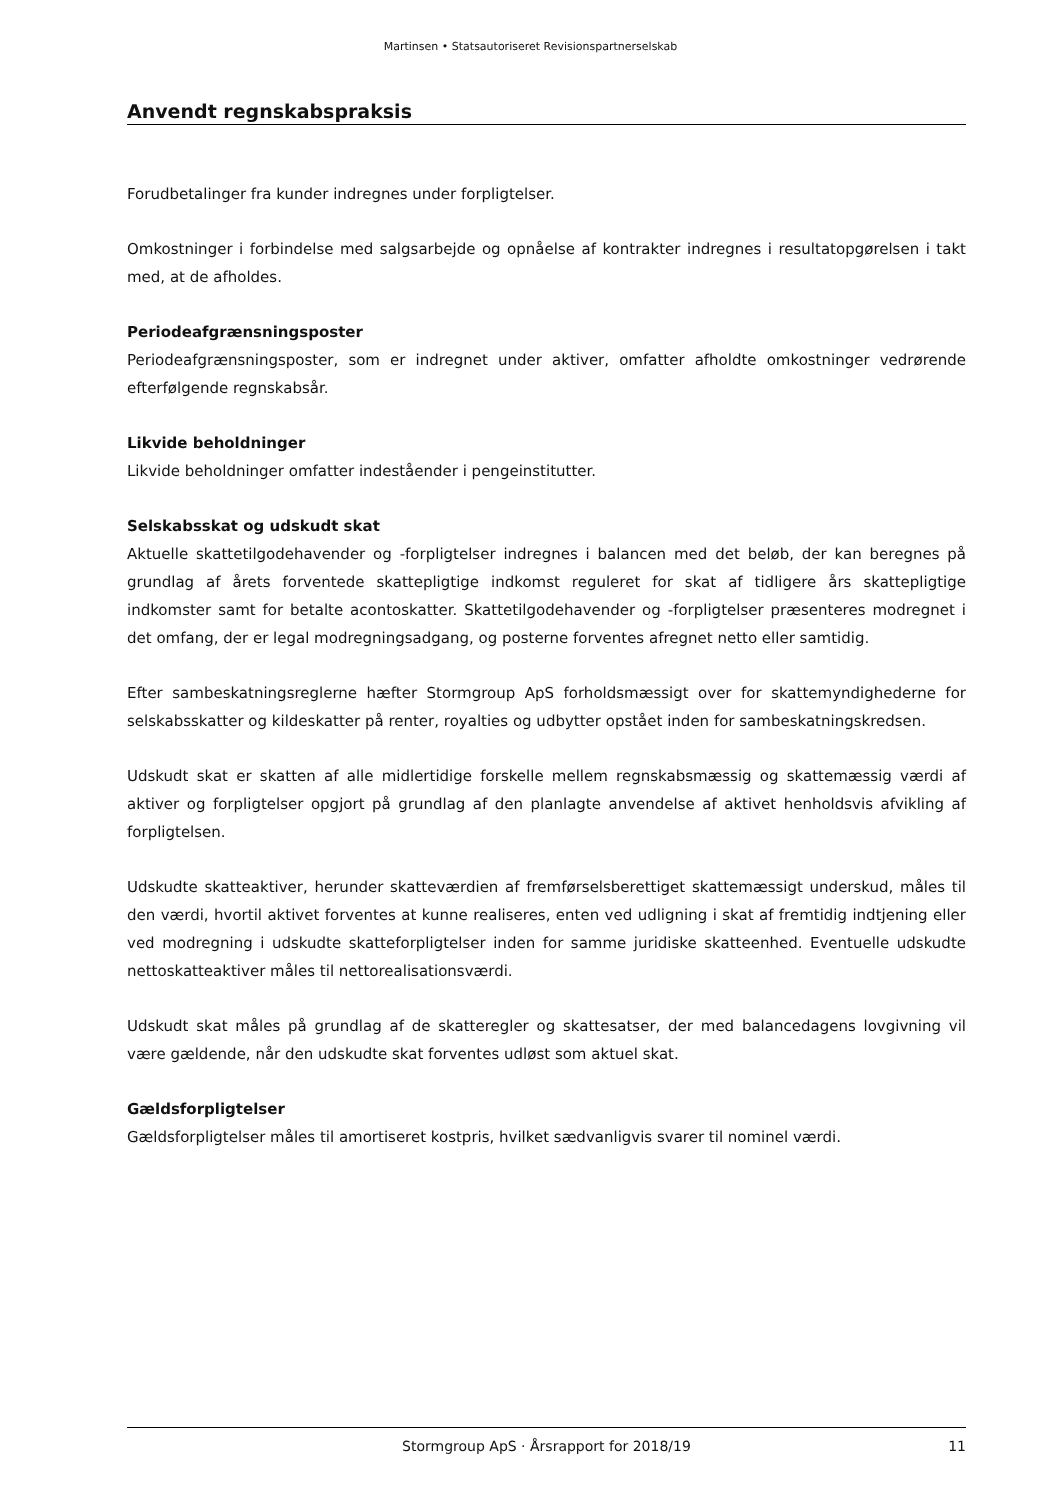Martinsen • Statsautoriseret Revisionspartnerselskab
Anvendt regnskabspraksis
Forudbetalinger fra kunder indregnes under forpligtelser.
Omkostninger i forbindelse med salgsarbejde og opnåelse af kontrakter indregnes i resultatopgørelsen i takt med, at de afholdes.
Periodeafgrænsningsposter
Periodeafgrænsningsposter, som er indregnet under aktiver, omfatter afholdte omkostninger vedrørende efterfølgende regnskabsår.
Likvide beholdninger
Likvide beholdninger omfatter indeståender i pengeinstitutter.
Selskabsskat og udskudt skat
Aktuelle skattetilgodehavender og -forpligtelser indregnes i balancen med det beløb, der kan beregnes på grundlag af årets forventede skattepligtige indkomst reguleret for skat af tidligere års skattepligtige indkomster samt for betalte acontoskatter. Skattetilgodehavender og -forpligtelser præsenteres modregnet i det omfang, der er legal modregningsadgang, og posterne forventes afregnet netto eller samtidig.
Efter sambeskatningsreglerne hæfter Stormgroup ApS forholdsmæssigt over for skattemyndighederne for selskabsskatter og kildeskatter på renter, royalties og udbytter opstået inden for sambeskatningskredsen.
Udskudt skat er skatten af alle midlertidige forskelle mellem regnskabsmæssig og skattemæssig værdi af aktiver og forpligtelser opgjort på grundlag af den planlagte anvendelse af aktivet henholdsvis afvikling af forpligtelsen.
Udskudte skatteaktiver, herunder skatteværdien af fremførselsberettiget skattemæssigt underskud, måles til den værdi, hvortil aktivet forventes at kunne realiseres, enten ved udligning i skat af fremtidig indtjening eller ved modregning i udskudte skatteforpligtelser inden for samme juridiske skatteenhed. Eventuelle udskudte nettoskatteaktiver måles til nettorealisationsværdi.
Udskudt skat måles på grundlag af de skatteregler og skattesatser, der med balancedagens lovgivning vil være gældende, når den udskudte skat forventes udløst som aktuel skat.
Gældsforpligtelser
Gældsforpligtelser måles til amortiseret kostpris, hvilket sædvanligvis svarer til nominel værdi.
Stormgroup ApS · Årsrapport for 2018/19 11